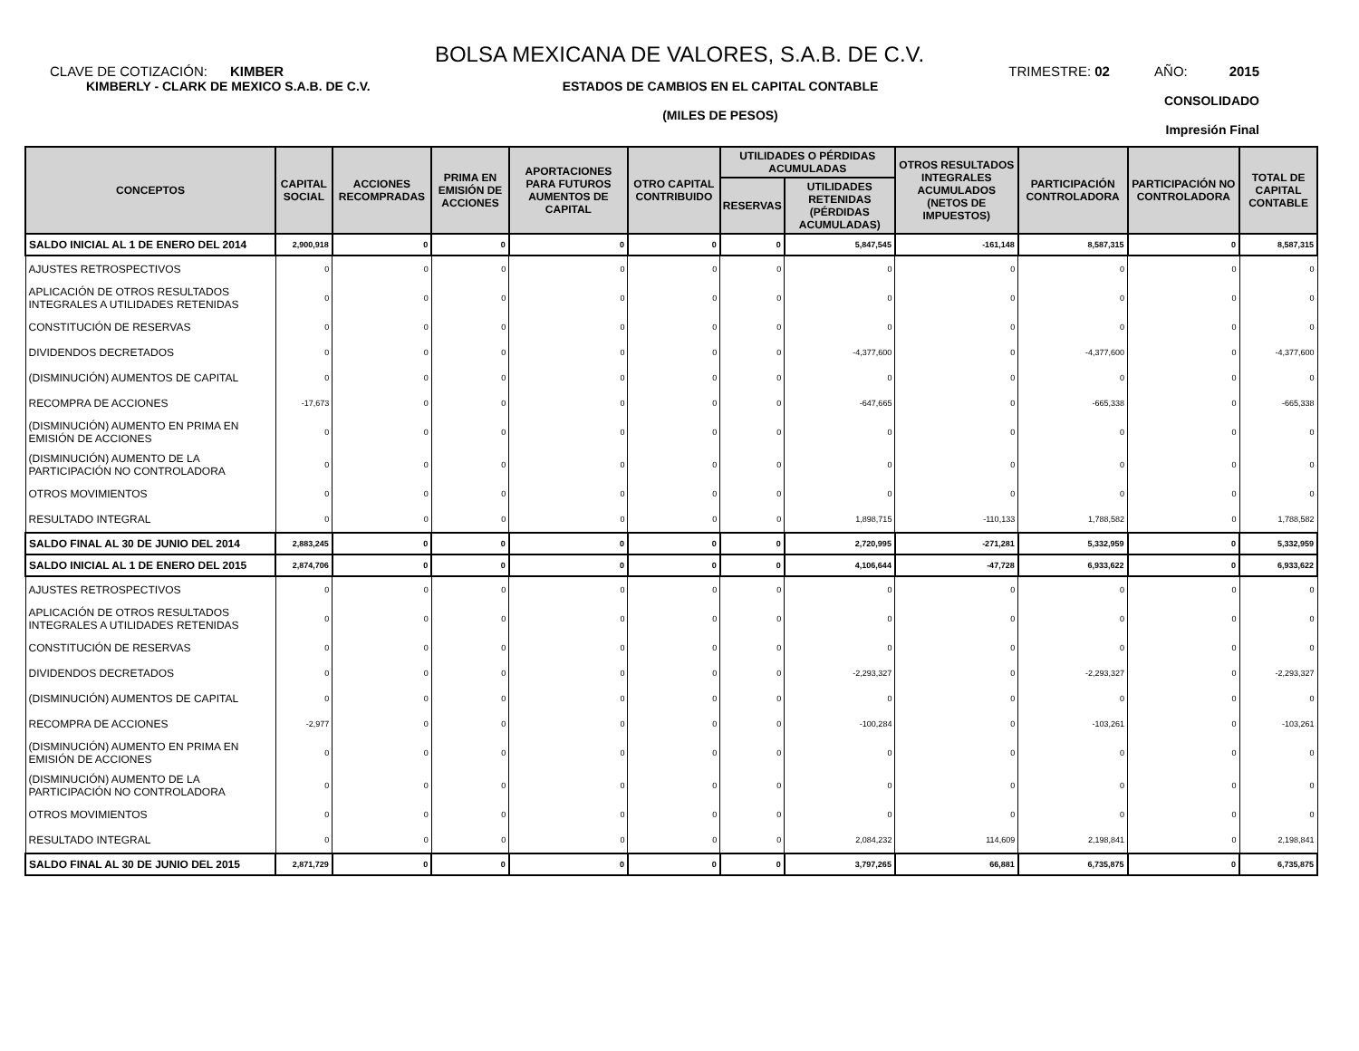BOLSA MEXICANA DE VALORES, S.A.B. DE C.V.
CLAVE DE COTIZACIÓN: KIMBER
TRIMESTRE: 02 AÑO: 2015
KIMBERLY - CLARK DE MEXICO S.A.B. DE C.V.
ESTADOS DE CAMBIOS EN EL CAPITAL CONTABLE
(MILES DE PESOS)
CONSOLIDADO
Impresión Final
| CONCEPTOS | CAPITAL SOCIAL | ACCIONES RECOMPRADAS | PRIMA EN EMISIÓN DE ACCIONES | APORTACIONES PARA FUTUROS AUMENTOS DE CAPITAL | OTRO CAPITAL CONTRIBUIDO | UTILIDADES O PÉRDIDAS ACUMULADAS | | OTROS RESULTADOS INTEGRALES ACUMULADOS (NETOS DE IMPUESTOS) | PARTICIPACIÓN CONTROLADORA | PARTICIPACIÓN NO CONTROLADORA | TOTAL DE CAPITAL CONTABLE |
| --- | --- | --- | --- | --- | --- | --- | --- | --- | --- | --- | --- |
| | | | | | | RESERVAS | UTILIDADES RETENIDAS (PÉRDIDAS ACUMULADAS) | | | | |
| SALDO INICIAL AL 1 DE ENERO DEL 2014 | 2,900,918 | 0 | 0 | 0 | 0 | 0 | 5,847,545 | -161,148 | 8,587,315 | 0 | 8,587,315 |
| AJUSTES RETROSPECTIVOS | 0 | 0 | 0 | 0 | 0 | 0 | 0 | 0 | 0 | 0 | 0 |
| APLICACIÓN DE OTROS RESULTADOS INTEGRALES A UTILIDADES RETENIDAS | 0 | 0 | 0 | 0 | 0 | 0 | 0 | 0 | 0 | 0 | 0 |
| CONSTITUCIÓN DE RESERVAS | 0 | 0 | 0 | 0 | 0 | 0 | 0 | 0 | 0 | 0 | 0 |
| DIVIDENDOS DECRETADOS | 0 | 0 | 0 | 0 | 0 | 0 | -4,377,600 | 0 | -4,377,600 | 0 | -4,377,600 |
| (DISMINUCIÓN) AUMENTOS DE CAPITAL | 0 | 0 | 0 | 0 | 0 | 0 | 0 | 0 | 0 | 0 | 0 |
| RECOMPRA DE ACCIONES | -17,673 | 0 | 0 | 0 | 0 | 0 | -647,665 | 0 | -665,338 | 0 | -665,338 |
| (DISMINUCIÓN) AUMENTO EN PRIMA EN EMISIÓN DE ACCIONES | 0 | 0 | 0 | 0 | 0 | 0 | 0 | 0 | 0 | 0 | 0 |
| (DISMINUCIÓN) AUMENTO DE LA PARTICIPACIÓN NO CONTROLADORA | 0 | 0 | 0 | 0 | 0 | 0 | 0 | 0 | 0 | 0 | 0 |
| OTROS MOVIMIENTOS | 0 | 0 | 0 | 0 | 0 | 0 | 0 | 0 | 0 | 0 | 0 |
| RESULTADO INTEGRAL | 0 | 0 | 0 | 0 | 0 | 0 | 1,898,715 | -110,133 | 1,788,582 | 0 | 1,788,582 |
| SALDO FINAL AL 30 DE JUNIO DEL 2014 | 2,883,245 | 0 | 0 | 0 | 0 | 0 | 2,720,995 | -271,281 | 5,332,959 | 0 | 5,332,959 |
| SALDO INICIAL AL 1 DE ENERO DEL 2015 | 2,874,706 | 0 | 0 | 0 | 0 | 0 | 4,106,644 | -47,728 | 6,933,622 | 0 | 6,933,622 |
| AJUSTES RETROSPECTIVOS | 0 | 0 | 0 | 0 | 0 | 0 | 0 | 0 | 0 | 0 | 0 |
| APLICACIÓN DE OTROS RESULTADOS INTEGRALES A UTILIDADES RETENIDAS | 0 | 0 | 0 | 0 | 0 | 0 | 0 | 0 | 0 | 0 | 0 |
| CONSTITUCIÓN DE RESERVAS | 0 | 0 | 0 | 0 | 0 | 0 | 0 | 0 | 0 | 0 | 0 |
| DIVIDENDOS DECRETADOS | 0 | 0 | 0 | 0 | 0 | 0 | -2,293,327 | 0 | -2,293,327 | 0 | -2,293,327 |
| (DISMINUCIÓN) AUMENTOS DE CAPITAL | 0 | 0 | 0 | 0 | 0 | 0 | 0 | 0 | 0 | 0 | 0 |
| RECOMPRA DE ACCIONES | -2,977 | 0 | 0 | 0 | 0 | 0 | -100,284 | 0 | -103,261 | 0 | -103,261 |
| (DISMINUCIÓN) AUMENTO EN PRIMA EN EMISIÓN DE ACCIONES | 0 | 0 | 0 | 0 | 0 | 0 | 0 | 0 | 0 | 0 | 0 |
| (DISMINUCIÓN) AUMENTO DE LA PARTICIPACIÓN NO CONTROLADORA | 0 | 0 | 0 | 0 | 0 | 0 | 0 | 0 | 0 | 0 | 0 |
| OTROS MOVIMIENTOS | 0 | 0 | 0 | 0 | 0 | 0 | 0 | 0 | 0 | 0 | 0 |
| RESULTADO INTEGRAL | 0 | 0 | 0 | 0 | 0 | 0 | 2,084,232 | 114,609 | 2,198,841 | 0 | 2,198,841 |
| SALDO FINAL AL 30 DE JUNIO DEL 2015 | 2,871,729 | 0 | 0 | 0 | 0 | 0 | 3,797,265 | 66,881 | 6,735,875 | 0 | 6,735,875 |